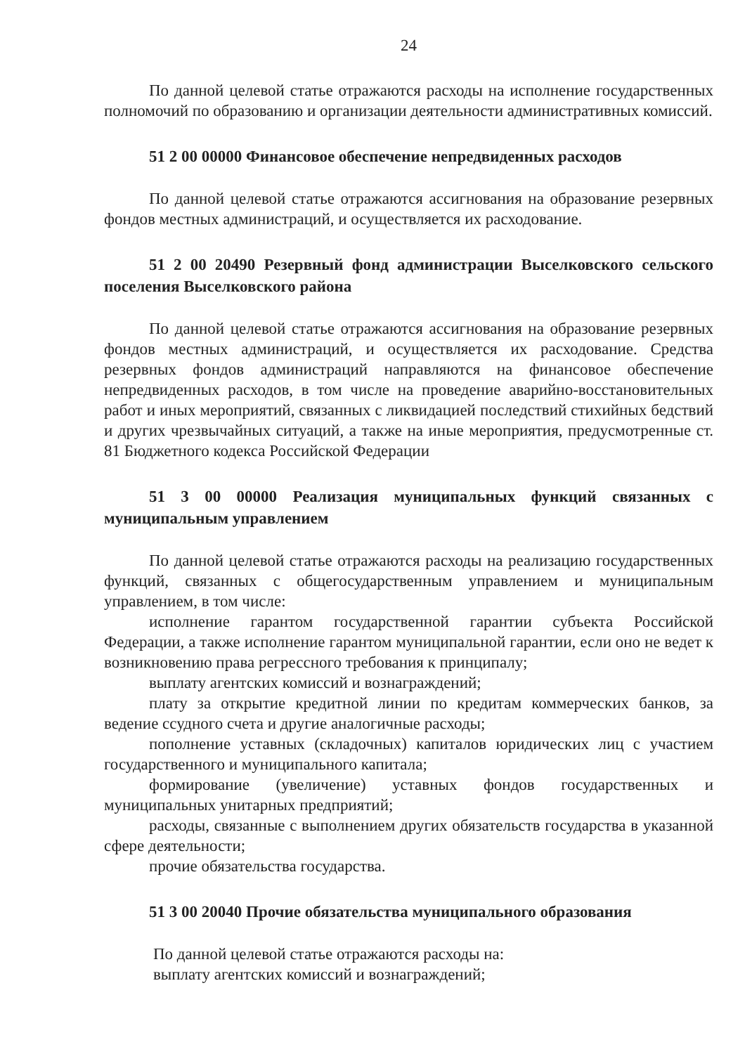24
По данной целевой статье отражаются расходы на исполнение государственных полномочий по образованию и организации деятельности административных комиссий.
51 2 00 00000 Финансовое обеспечение непредвиденных расходов
По данной целевой статье отражаются ассигнования на образование резервных фондов местных администраций, и осуществляется их расходование.
51 2 00 20490 Резервный фонд администрации Выселковского сельского поселения Выселковского района
По данной целевой статье отражаются ассигнования на образование резервных фондов местных администраций, и осуществляется их расходование. Средства резервных фондов администраций направляются на финансовое обеспечение непредвиденных расходов, в том числе на проведение аварийно-восстановительных работ и иных мероприятий, связанных с ликвидацией последствий стихийных бедствий и других чрезвычайных ситуаций, а также на иные мероприятия, предусмотренные ст. 81 Бюджетного кодекса Российской Федерации
51 3 00 00000 Реализация муниципальных функций связанных с муниципальным управлением
По данной целевой статье отражаются расходы на реализацию государственных функций, связанных с общегосударственным управлением и муниципальным управлением, в том числе:
исполнение гарантом государственной гарантии субъекта Российской Федерации, а также исполнение гарантом муниципальной гарантии, если оно не ведет к возникновению права регрессного требования к принципалу;
выплату агентских комиссий и вознаграждений;
плату за открытие кредитной линии по кредитам коммерческих банков, за ведение ссудного счета и другие аналогичные расходы;
пополнение уставных (складочных) капиталов юридических лиц с участием государственного и муниципального капитала;
формирование (увеличение) уставных фондов государственных и муниципальных унитарных предприятий;
расходы, связанные с выполнением других обязательств государства в указанной сфере деятельности;
прочие обязательства государства.
51 3 00 20040 Прочие обязательства муниципального образования
По данной целевой статье отражаются расходы на:
выплату агентских комиссий и вознаграждений;